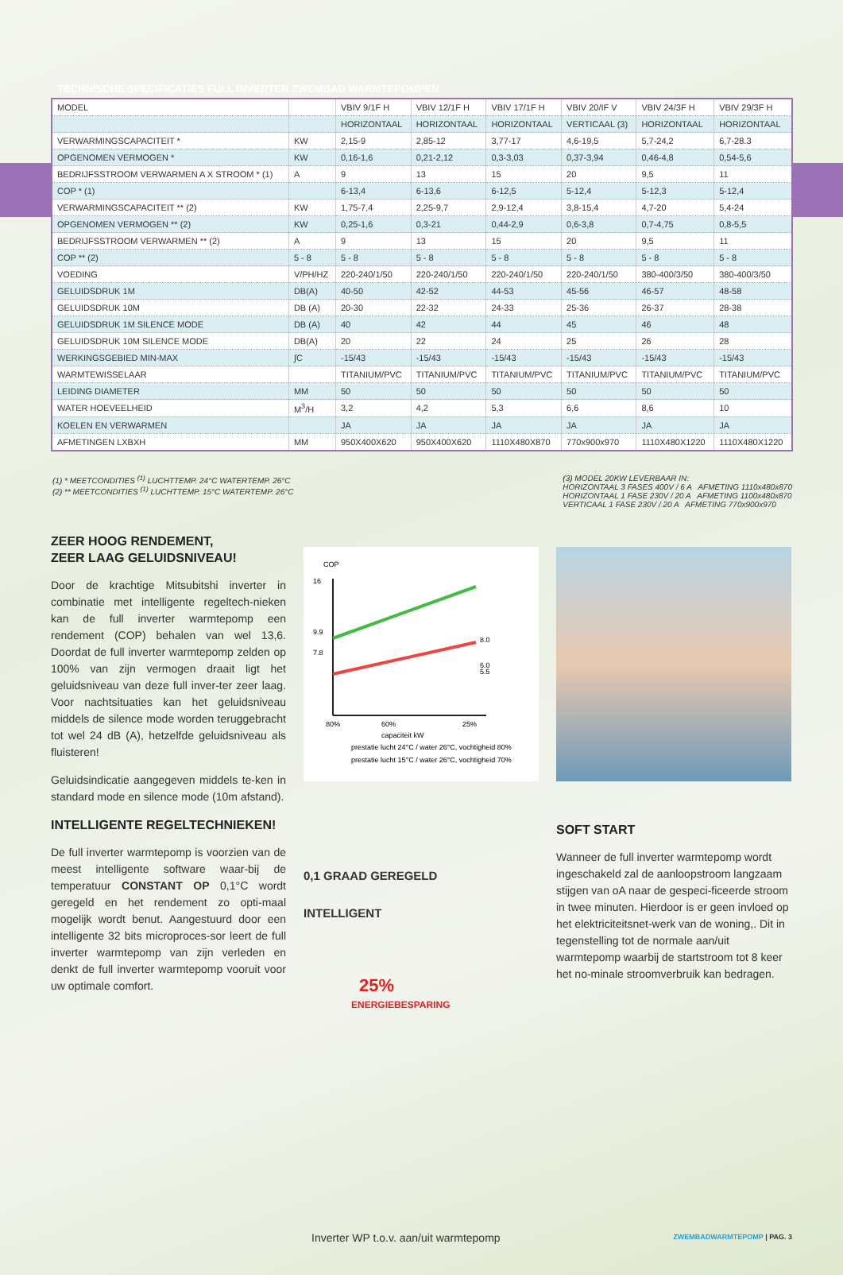TECHNISCHE SPECIFICATIES FULL INVERTER ZWEMBAD WARMTEPOMPEN
| MODEL | | VBIV 9/1F H | VBIV 12/1F H | VBIV 17/1F H | VBIV 20/IF V | VBIV 24/3F H | VBIV 29/3F H |
| --- | --- | --- | --- | --- | --- | --- | --- |
| | | HORIZONTAAL | HORIZONTAAL | HORIZONTAAL | VERTICAAL (3) | HORIZONTAAL | HORIZONTAAL |
| VERWARMINGSCAPACITEIT * | KW | 2,15-9 | 2,85-12 | 3,77-17 | 4,6-19,5 | 5,7-24,2 | 6,7-28.3 |
| OPGENOMEN VERMOGEN * | KW | 0,16-1,6 | 0,21-2,12 | 0,3-3,03 | 0,37-3,94 | 0,46-4,8 | 0,54-5,6 |
| BEDRIJFSSTROOM VERWARMEN A X STROOM * (1) | A | 9 | 13 | 15 | 20 | 9,5 | 11 |
| COP * (1) | | 6-13,4 | 6-13,6 | 6-12,5 | 5-12,4 | 5-12,3 | 5-12,4 |
| VERWARMINGSCAPACITEIT ** (2) | KW | 1,75-7,4 | 2,25-9,7 | 2,9-12,4 | 3,8-15,4 | 4,7-20 | 5,4-24 |
| OPGENOMEN VERMOGEN ** (2) | KW | 0,25-1,6 | 0,3-21 | 0,44-2,9 | 0,6-3,8 | 0,7-4,75 | 0,8-5,5 |
| BEDRIJFSSTROOM VERWARMEN ** (2) | A | 9 | 13 | 15 | 20 | 9,5 | 11 |
| COP ** (2) | 5 - 8 | 5 - 8 | 5 - 8 | 5 - 8 | 5 - 8 | 5 - 8 | 5 - 8 |
| VOEDING | V/PH/HZ | 220-240/1/50 | 220-240/1/50 | 220-240/1/50 | 220-240/1/50 | 380-400/3/50 | 380-400/3/50 |
| GELUIDSDRUK 1M | DB(A) | 40-50 | 42-52 | 44-53 | 45-56 | 46-57 | 48-58 |
| GELUIDSDRUK 10M | DB (A) | 20-30 | 22-32 | 24-33 | 25-36 | 26-37 | 28-38 |
| GELUIDSDRUK 1M SILENCE MODE | DB (A) | 40 | 42 | 44 | 45 | 46 | 48 |
| GELUIDSDRUK 10M SILENCE MODE | DB(A) | 20 | 22 | 24 | 25 | 26 | 28 |
| WERKINGSGEBIED MIN-MAX | ∫C | -15/43 | -15/43 | -15/43 | -15/43 | -15/43 | -15/43 |
| WARMTEWISSELAAR | | TITANIUM/PVC | TITANIUM/PVC | TITANIUM/PVC | TITANIUM/PVC | TITANIUM/PVC | TITANIUM/PVC |
| LEIDING DIAMETER | MM | 50 | 50 | 50 | 50 | 50 | 50 |
| WATER HOEVEELHEID | M<sup>3</sup>/H | 3,2 | 4,2 | 5,3 | 6,6 | 8,6 | 10 |
| KOELEN EN VERWARMEN | | JA | JA | JA | JA | JA | JA |
| AFMETINGEN LXBXH | MM | 950X400X620 | 950X400X620 | 1110X480X870 | 770x900x970 | 1110X480X1220 | 1110X480X1220 |
(1) * MEETCONDITIES <sup>(1)</sup> LUCHTTEMP. 24°C WATERTEMP. 26°C
(2) ** MEETCONDITIES <sup>(1)</sup> LUCHTTEMP. 15°C WATERTEMP. 26°C
(3) MODEL 20KW LEVERBAAR IN:
HORIZONTAAL 3 FASES 400V / 6 A AFMETING 1110x480x870
HORIZONTAAL 1 FASE 230V / 20 A AFMETING 1100x480x870
VERTICAAL 1 FASE 230V / 20 A AFMETING 770x900x970
ZEER HOOG RENDEMENT,
ZEER LAAG GELUIDSNIVEAU!
Door de krachtige Mitsubitshi inverter in combinatie met intelligente regeltech-nieken kan de full inverter warmtepomp een rendement (COP) behalen van wel 13,6. Doordat de full inverter warmtepomp zelden op 100% van zijn vermogen draait ligt het geluidsniveau van deze full inver-ter zeer laag. Voor nachtsituaties kan het geluidsniveau middels de silence mode worden teruggebracht tot wel 24 dB (A), hetzelfde geluidsniveau als fluisteren!
Geluidsindicatie aangegeven middels te-ken in standard mode en silence mode (10m afstand).
INTELLIGENTE REGELTECHNIEKEN!
De full inverter warmtepomp is voorzien van de meest intelligente software waar-bij de temperatuur CONSTANT OP 0,1°C wordt geregeld en het rendement zo opti-maal mogelijk wordt benut. Aangestuurd door een intelligente 32 bits microproces-sor leert de full inverter warmtepomp van zijn verleden en denkt de full inverter warmtepomp vooruit voor uw optimale comfort.
COP
16
9.9
7.8
8.0
6.0
5.5
80%
60%
25%
capaciteit kW
prestatie lucht 24°C / water 26°C, vochtigheid 80%
prestatie lucht 15°C / water 26°C, vochtigheid 70%
0,1 GRAAD GEREGELD
INTELLIGENT
25%
ENERGIEBESPARING
SOFT START
Wanneer de full inverter warmtepomp wordt ingeschakeld zal de aanloopstroom langzaam stijgen van oA naar de gespeci-ficeerde stroom in twee minuten. Hierdoor is er geen invloed op het elektriciteitsnet-werk van de woning,. Dit in tegenstelling tot de normale aan/uit warmtepomp waarbij de startstroom tot 8 keer het no-minale stroomverbruik kan bedragen.
Inverter WP t.o.v. aan/uit warmtepomp
ZWEMBADWARMTEPOMP | PAG. 3